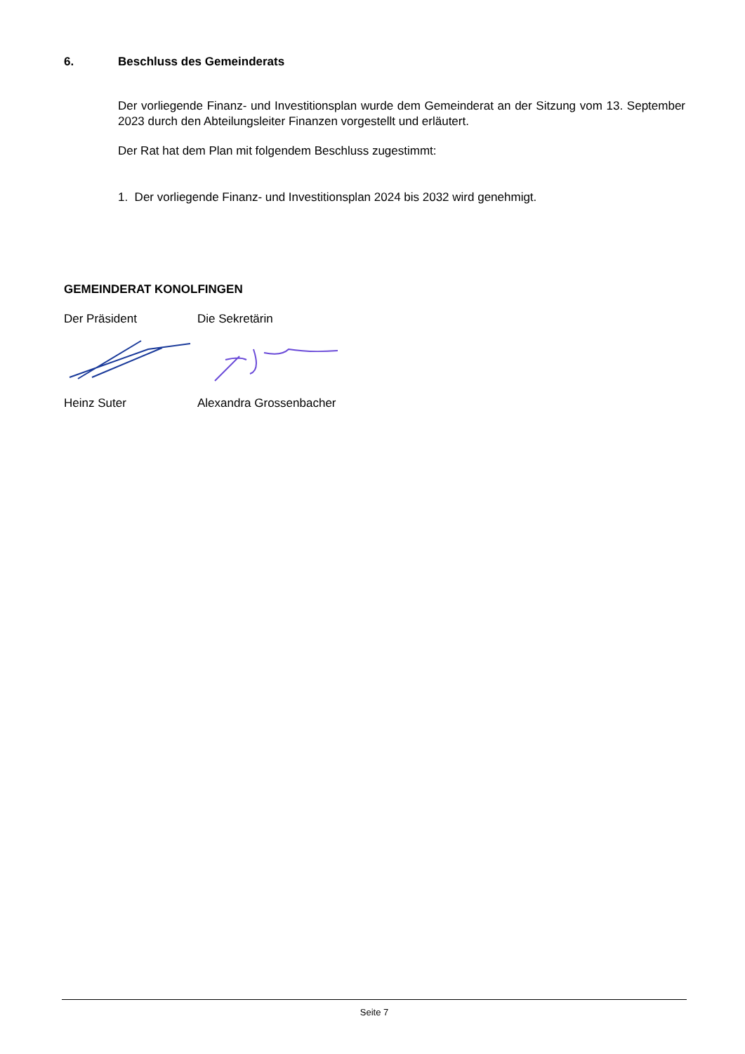6. Beschluss des Gemeinderats
Der vorliegende Finanz- und Investitionsplan wurde dem Gemeinderat an der Sitzung vom 13. September 2023 durch den Abteilungsleiter Finanzen vorgestellt und erläutert.
Der Rat hat dem Plan mit folgendem Beschluss zugestimmt:
1. Der vorliegende Finanz- und Investitionsplan 2024 bis 2032 wird genehmigt.
GEMEINDERAT KONOLFINGEN
Der Präsident Die Sekretärin
Heinz Suter Alexandra Grossenbacher
Seite 7